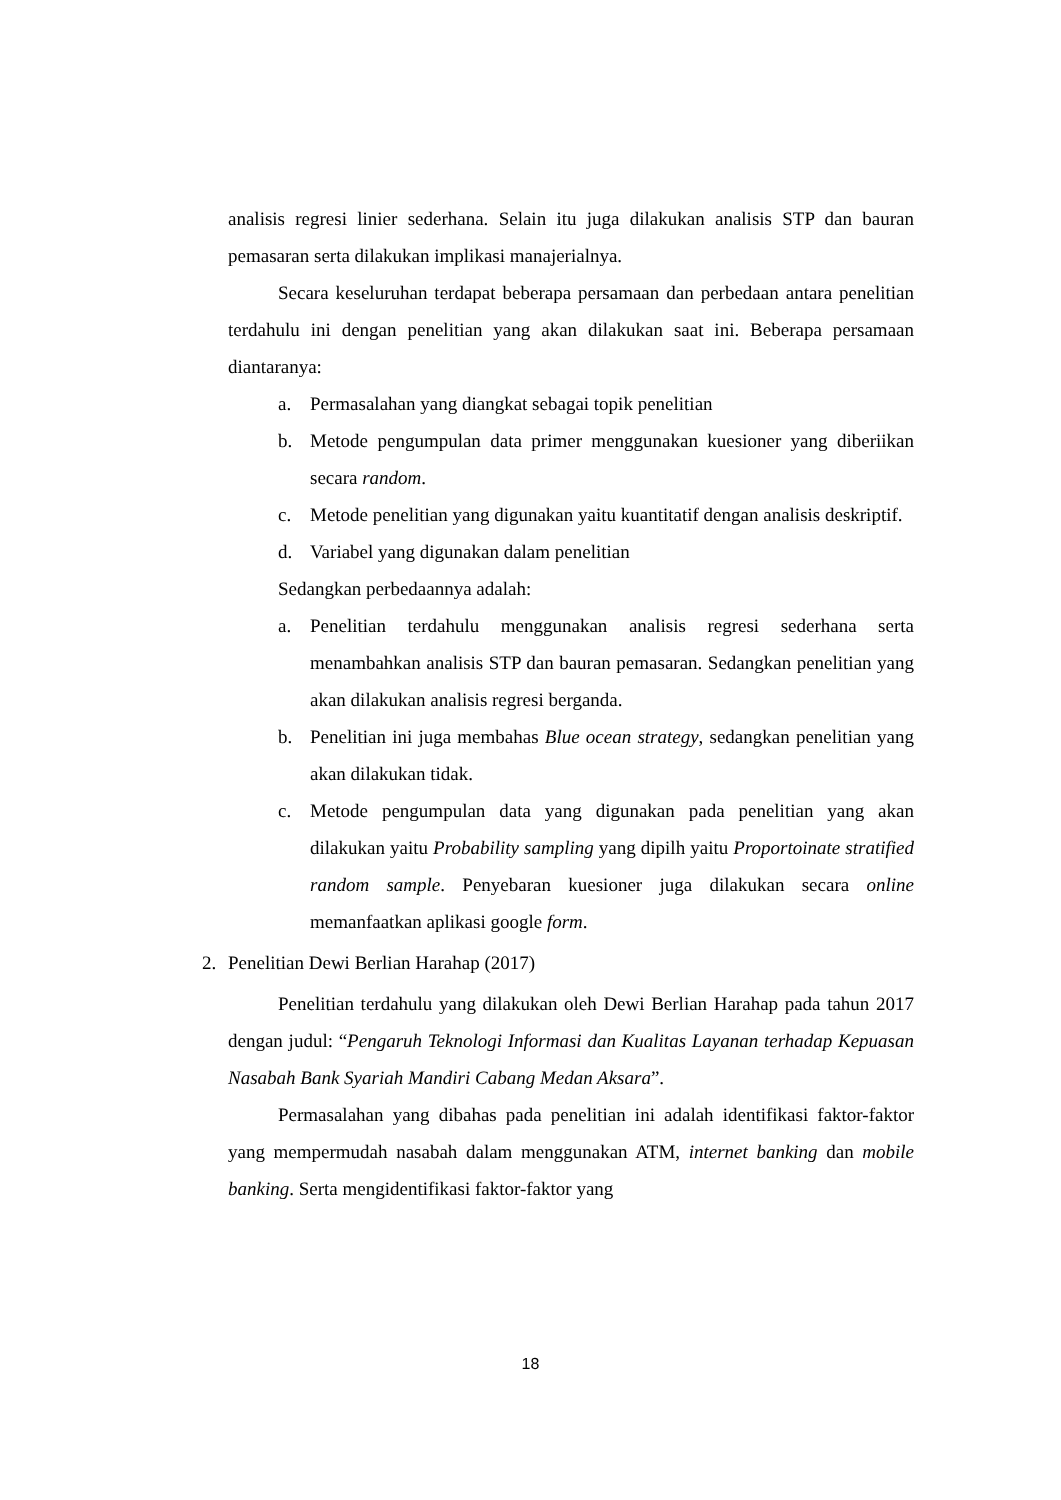analisis regresi linier sederhana. Selain itu juga dilakukan analisis STP dan bauran pemasaran serta dilakukan implikasi manajerialnya.
Secara keseluruhan terdapat beberapa persamaan dan perbedaan antara penelitian terdahulu ini dengan penelitian yang akan dilakukan saat ini. Beberapa persamaan diantaranya:
a. Permasalahan yang diangkat sebagai topik penelitian
b. Metode pengumpulan data primer menggunakan kuesioner yang diberiikan secara random.
c. Metode penelitian yang digunakan yaitu kuantitatif dengan analisis deskriptif.
d. Variabel yang digunakan dalam penelitian
Sedangkan perbedaannya adalah:
a. Penelitian terdahulu menggunakan analisis regresi sederhana serta menambahkan analisis STP dan bauran pemasaran. Sedangkan penelitian yang akan dilakukan analisis regresi berganda.
b. Penelitian ini juga membahas Blue ocean strategy, sedangkan penelitian yang akan dilakukan tidak.
c. Metode pengumpulan data yang digunakan pada penelitian yang akan dilakukan yaitu Probability sampling yang dipilh yaitu Proportoinate stratified random sample. Penyebaran kuesioner juga dilakukan secara online memanfaatkan aplikasi google form.
2. Penelitian Dewi Berlian Harahap (2017)
Penelitian terdahulu yang dilakukan oleh Dewi Berlian Harahap pada tahun 2017 dengan judul: “Pengaruh Teknologi Informasi dan Kualitas Layanan terhadap Kepuasan Nasabah Bank Syariah Mandiri Cabang Medan Aksara”.
Permasalahan yang dibahas pada penelitian ini adalah identifikasi faktor-faktor yang mempermudah nasabah dalam menggunakan ATM, internet banking dan mobile banking. Serta mengidentifikasi faktor-faktor yang
18